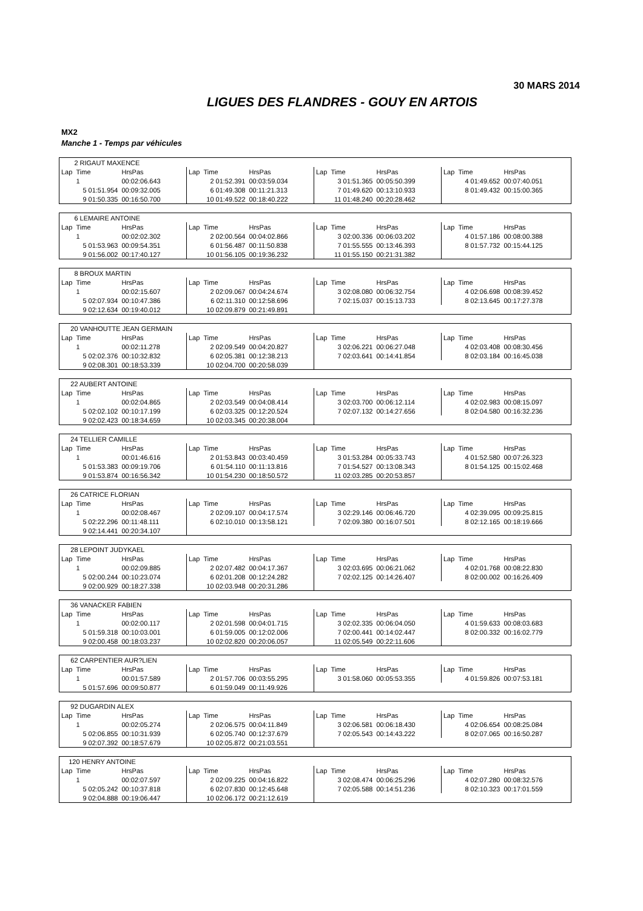30 MARS 2014
LIGUES DES FLANDRES - GOUY EN ARTOIS
MX2
Manche 1 - Temps par véhicules
| 2 RIGAUT MAXENCE | | | | | | | | | | | |
| Lap | Time | HrsPas | Lap | Time | HrsPas | Lap | Time | HrsPas | Lap | Time | HrsPas |
| | 1 | 00:02:06.643 | | 2 01:52.391 | 00:03:59.034 | | 3 01:51.365 | 00:05:50.399 | | 4 01:49.652 | 00:07:40.051 |
| | 5 01:51.954 | 00:09:32.005 | | 6 01:49.308 | 00:11:21.313 | | 7 01:49.620 | 00:13:10.933 | | 8 01:49.432 | 00:15:00.365 |
| | 9 01:50.335 | 00:16:50.700 | | 10 01:49.522 | 00:18:40.222 | | 11 01:48.240 | 00:20:28.462 | | | |
| 6 LEMAIRE ANTOINE | | | | | | | | | | | |
| Lap | Time | HrsPas | Lap | Time | HrsPas | Lap | Time | HrsPas | Lap | Time | HrsPas |
| | 1 | 00:02:02.302 | | 2 02:00.564 | 00:04:02.866 | | 3 02:00.336 | 00:06:03.202 | | 4 01:57.186 | 00:08:00.388 |
| | 5 01:53.963 | 00:09:54.351 | | 6 01:56.487 | 00:11:50.838 | | 7 01:55.555 | 00:13:46.393 | | 8 01:57.732 | 00:15:44.125 |
| | 9 01:56.002 | 00:17:40.127 | | 10 01:56.105 | 00:19:36.232 | | 11 01:55.150 | 00:21:31.382 | | | |
| 8 BROUX MARTIN | | | | | | | | | | | |
| Lap | Time | HrsPas | Lap | Time | HrsPas | Lap | Time | HrsPas | Lap | Time | HrsPas |
| | 1 | 00:02:15.607 | | 2 02:09.067 | 00:04:24.674 | | 3 02:08.080 | 00:06:32.754 | | 4 02:06.698 | 00:08:39.452 |
| | 5 02:07.934 | 00:10:47.386 | | 6 02:11.310 | 00:12:58.696 | | 7 02:15.037 | 00:15:13.733 | | 8 02:13.645 | 00:17:27.378 |
| | 9 02:12.634 | 00:19:40.012 | | 10 02:09.879 | 00:21:49.891 | | | | | | |
| 20 VANHOUTTE JEAN GERMAIN | | | | | | | | | | | |
| Lap | Time | HrsPas | Lap | Time | HrsPas | Lap | Time | HrsPas | Lap | Time | HrsPas |
| | 1 | 00:02:11.278 | | 2 02:09.549 | 00:04:20.827 | | 3 02:06.221 | 00:06:27.048 | | 4 02:03.408 | 00:08:30.456 |
| | 5 02:02.376 | 00:10:32.832 | | 6 02:05.381 | 00:12:38.213 | | 7 02:03.641 | 00:14:41.854 | | 8 02:03.184 | 00:16:45.038 |
| | 9 02:08.301 | 00:18:53.339 | | 10 02:04.700 | 00:20:58.039 | | | | | | |
| 22 AUBERT ANTOINE | | | | | | | | | | | |
| Lap | Time | HrsPas | Lap | Time | HrsPas | Lap | Time | HrsPas | Lap | Time | HrsPas |
| | 1 | 00:02:04.865 | | 2 02:03.549 | 00:04:08.414 | | 3 02:03.700 | 00:06:12.114 | | 4 02:02.983 | 00:08:15.097 |
| | 5 02:02.102 | 00:10:17.199 | | 6 02:03.325 | 00:12:20.524 | | 7 02:07.132 | 00:14:27.656 | | 8 02:04.580 | 00:16:32.236 |
| | 9 02:02.423 | 00:18:34.659 | | 10 02:03.345 | 00:20:38.004 | | | | | | |
| 24 TELLIER CAMILLE | | | | | | | | | | | |
| Lap | Time | HrsPas | Lap | Time | HrsPas | Lap | Time | HrsPas | Lap | Time | HrsPas |
| | 1 | 00:01:46.616 | | 2 01:53.843 | 00:03:40.459 | | 3 01:53.284 | 00:05:33.743 | | 4 01:52.580 | 00:07:26.323 |
| | 5 01:53.383 | 00:09:19.706 | | 6 01:54.110 | 00:11:13.816 | | 7 01:54.527 | 00:13:08.343 | | 8 01:54.125 | 00:15:02.468 |
| | 9 01:53.874 | 00:16:56.342 | | 10 01:54.230 | 00:18:50.572 | | 11 02:03.285 | 00:20:53.857 | | | |
| 26 CATRICE FLORIAN | | | | | | | | | | | |
| Lap | Time | HrsPas | Lap | Time | HrsPas | Lap | Time | HrsPas | Lap | Time | HrsPas |
| | 1 | 00:02:08.467 | | 2 02:09.107 | 00:04:17.574 | | 3 02:29.146 | 00:06:46.720 | | 4 02:39.095 | 00:09:25.815 |
| | 5 02:22.296 | 00:11:48.111 | | 6 02:10.010 | 00:13:58.121 | | 7 02:09.380 | 00:16:07.501 | | 8 02:12.165 | 00:18:19.666 |
| | 9 02:14.441 | 00:20:34.107 | | | | | | | | | |
| 28 LEPOINT JUDYKAEL | | | | | | | | | | | |
| Lap | Time | HrsPas | Lap | Time | HrsPas | Lap | Time | HrsPas | Lap | Time | HrsPas |
| | 1 | 00:02:09.885 | | 2 02:07.482 | 00:04:17.367 | | 3 02:03.695 | 00:06:21.062 | | 4 02:01.768 | 00:08:22.830 |
| | 5 02:00.244 | 00:10:23.074 | | 6 02:01.208 | 00:12:24.282 | | 7 02:02.125 | 00:14:26.407 | | 8 02:00.002 | 00:16:26.409 |
| | 9 02:00.929 | 00:18:27.338 | | 10 02:03.948 | 00:20:31.286 | | | | | | |
| 36 VANACKER FABIEN | | | | | | | | | | | |
| Lap | Time | HrsPas | Lap | Time | HrsPas | Lap | Time | HrsPas | Lap | Time | HrsPas |
| | 1 | 00:02:00.117 | | 2 02:01.598 | 00:04:01.715 | | 3 02:02.335 | 00:06:04.050 | | 4 01:59.633 | 00:08:03.683 |
| | 5 01:59.318 | 00:10:03.001 | | 6 01:59.005 | 00:12:02.006 | | 7 02:00.441 | 00:14:02.447 | | 8 02:00.332 | 00:16:02.779 |
| | 9 02:00.458 | 00:18:03.237 | | 10 02:02.820 | 00:20:06.057 | | 11 02:05.549 | 00:22:11.606 | | | |
| 62 CARPENTIER AUR?LIEN | | | | | | | | | | | |
| Lap | Time | HrsPas | Lap | Time | HrsPas | Lap | Time | HrsPas | Lap | Time | HrsPas |
| | 1 | 00:01:57.589 | | 2 01:57.706 | 00:03:55.295 | | 3 01:58.060 | 00:05:53.355 | | 4 01:59.826 | 00:07:53.181 |
| | 5 01:57.696 | 00:09:50.877 | | 6 01:59.049 | 00:11:49.926 | | | | | | |
| 92 DUGARDIN ALEX | | | | | | | | | | | |
| Lap | Time | HrsPas | Lap | Time | HrsPas | Lap | Time | HrsPas | Lap | Time | HrsPas |
| | 1 | 00:02:05.274 | | 2 02:06.575 | 00:04:11.849 | | 3 02:06.581 | 00:06:18.430 | | 4 02:06.654 | 00:08:25.084 |
| | 5 02:06.855 | 00:10:31.939 | | 6 02:05.740 | 00:12:37.679 | | 7 02:05.543 | 00:14:43.222 | | 8 02:07.065 | 00:16:50.287 |
| | 9 02:07.392 | 00:18:57.679 | | 10 02:05.872 | 00:21:03.551 | | | | | | |
| 120 HENRY ANTOINE | | | | | | | | | | | |
| Lap | Time | HrsPas | Lap | Time | HrsPas | Lap | Time | HrsPas | Lap | Time | HrsPas |
| | 1 | 00:02:07.597 | | 2 02:09.225 | 00:04:16.822 | | 3 02:08.474 | 00:06:25.296 | | 4 02:07.280 | 00:08:32.576 |
| | 5 02:05.242 | 00:10:37.818 | | 6 02:07.830 | 00:12:45.648 | | 7 02:05.588 | 00:14:51.236 | | 8 02:10.323 | 00:17:01.559 |
| | 9 02:04.888 | 00:19:06.447 | | 10 02:06.172 | 00:21:12.619 | | | | | | |